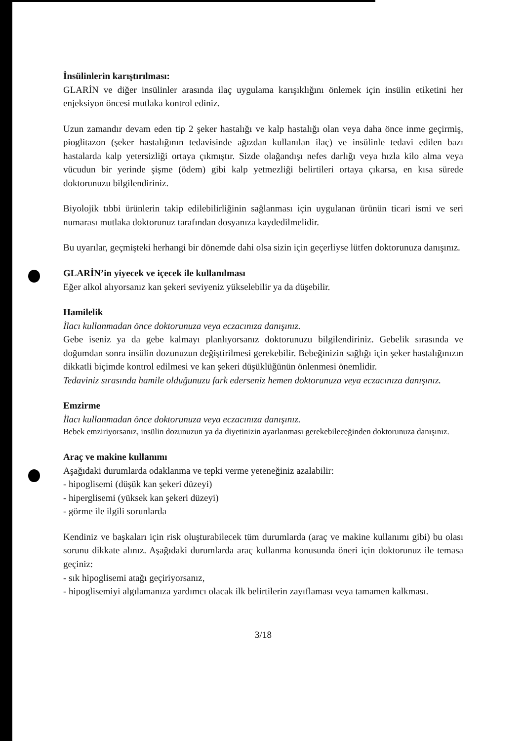İnsülinlerin karıştırılması:
GLARİN ve diğer insülinler arasında ilaç uygulama karışıklığını önlemek için insülin etiketini her enjeksiyon öncesi mutlaka kontrol ediniz.
Uzun zamandır devam eden tip 2 şeker hastalığı ve kalp hastalığı olan veya daha önce inme geçirmiş, pioglitazon (şeker hastalığının tedavisinde ağızdan kullanılan ilaç) ve insülinle tedavi edilen bazı hastalarda kalp yetersizliği ortaya çıkmıştır. Sizde olağandışı nefes darlığı veya hızla kilo alma veya vücudun bir yerinde şişme (ödem) gibi kalp yetmezliği belirtileri ortaya çıkarsa, en kısa sürede doktorunuzu bilgilendiriniz.
Biyolojik tıbbi ürünlerin takip edilebilirliğinin sağlanması için uygulanan ürünün ticari ismi ve seri numarası mutlaka doktorunuz tarafından dosyanıza kaydedilmelidir.
Bu uyarılar, geçmişteki herhangi bir dönemde dahi olsa sizin için geçerliyse lütfen doktorunuza danışınız.
GLARİN’in yiyecek ve içecek ile kullanılması
Eğer alkol alıyorsanız kan şekeri seviyeniz yükselebilir ya da düşebilir.
Hamilelik
İlacı kullanmadan önce doktorunuza veya eczacınıza danışınız.
Gebe iseniz ya da gebe kalmayı planlıyorsanız doktorunuzu bilgilendiriniz. Gebelik sırasında ve doğumdan sonra insülin dozunuzun değiştirilmesi gerekebilir. Bebeğinizin sağlığı için şeker hastalığınızın dikkatli biçimde kontrol edilmesi ve kan şekeri düşüklüğünün önlenmesi önemlidir.
Tedaviniz sırasında hamile olduğunuzu fark ederseniz hemen doktorunuza veya eczacınıza danışınız.
Emzirme
İlacı kullanmadan önce doktorunuza veya eczacınıza danışınız.
Bebek emziriyorsanız, insülin dozunuzun ya da diyetinizin ayarlanması gerekebileceğinden doktorunuza danışınız.
Araç ve makine kullanımı
Aşağıdaki durumlarda odaklanma ve tepki verme yeteneğiniz azalabilir:
- hipoglisemi (düşük kan şekeri düzeyi)
- hiperglisemi (yüksek kan şekeri düzeyi)
- görme ile ilgili sorunlarda
Kendiniz ve başkaları için risk oluşturabilecek tüm durumlarda (araç ve makine kullanımı gibi) bu olası sorunu dikkate alınız. Aşağıdaki durumlarda araç kullanma konusunda öneri için doktorunuz ile temasa geçiniz:
- sık hipoglisemi atağı geçiriyorsanız,
- hipoglisemiyi algılamanıza yardımcı olacak ilk belirtilerin zayıflaması veya tamamen kalkması.
3/18